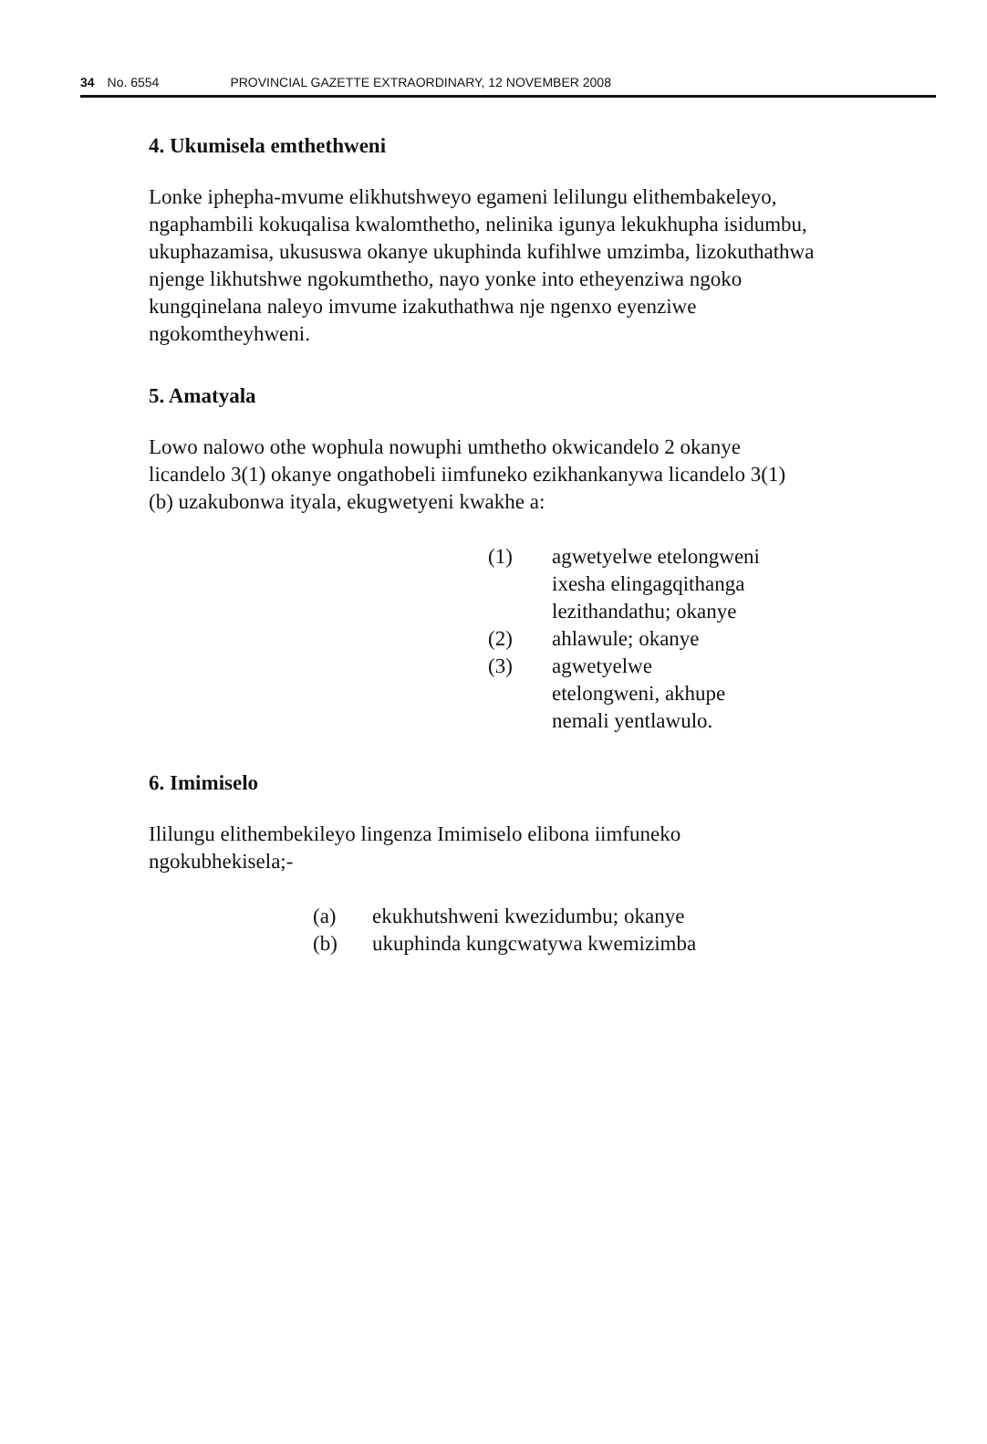34 No. 6554 PROVINCIAL GAZETTE EXTRAORDINARY, 12 NOVEMBER 2008
4. Ukumisela emthethweni
Lonke iphepha-mvume elikhutshweyo egameni lelilungu elithembakeleyo, ngaphambili kokuqalisa kwalomthetho, nelinika igunya lekukhupha isidumbu, ukuphazamisa, ukususwa okanye ukuphinda kufihlwe umzimba, lizokuthathwa njenge likhutshwe ngokumthetho, nayo yonke into etheyenziwa ngoko kungqinelana naleyo imvume izakuthathwa nje ngenxo eyenziwe ngokomtheyhweni.
5. Amatyala
Lowo nalowo othe wophula nowuphi umthetho okwicandelo 2 okanye licandelo 3(1) okanye ongathobeli iimfuneko ezikhankanywa licandelo 3(1) (b) uzakubonwa ityala, ekugwetyeni kwakhe a:
(1) agwetyelwe etelongweni ixesha elingagqithanga lezithandathu; okanye
(2) ahlawule; okanye
(3) agwetyelwe etelongweni, akhupe nemali yentlawulo.
6. Imimiselo
Ililungu elithembekileyo lingenza Imimiselo elibona iimfuneko ngokubhekisela;-
(a) ekukhutshweni kwezidumbu; okanye
(b) ukuphinda kungcwatywa kwemizimba